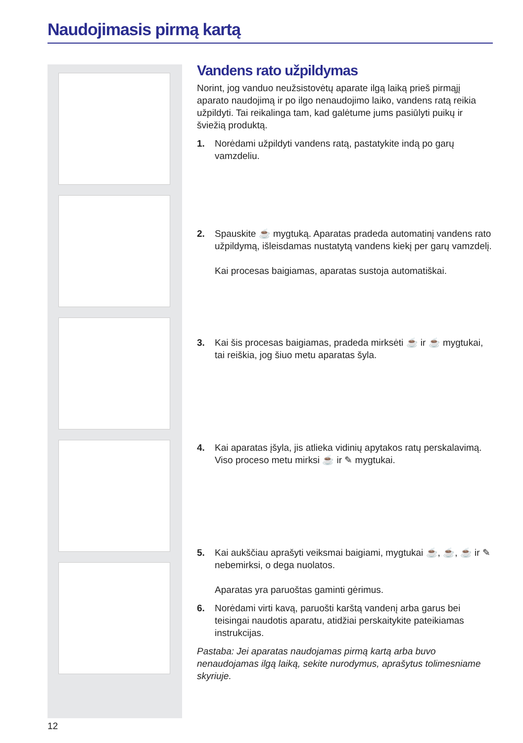Naudojimasis pirmą kartą
Vandens rato užpildymas
Norint, jog vanduo neužsistovėtų aparate ilgą laiką prieš pirmąjį aparato naudojimą ir po ilgo nenaudojimo laiko, vandens ratą reikia užpildyti. Tai reikalinga tam, kad galėtume jums pasiūlyti puikų ir šviežią produktą.
1. Norėdami užpildyti vandens ratą, pastatykite indą po garų vamzdeliu.
2. Spauskite ☕ mygtuką. Aparatas pradeda automatinį vandens rato užpildymą, išleisdamas nustatytą vandens kiekį per garų vamzdelį.
Kai procesas baigiamas, aparatas sustoja automatiškai.
3. Kai šis procesas baigiamas, pradeda mirksėti ☕ ir ☕ mygtukai, tai reiškia, jog šiuo metu aparatas šyla.
4. Kai aparatas įšyla, jis atlieka vidinių apytakos ratų perskalavimą. Viso proceso metu mirksi ☕ ir ✎ mygtukai.
5. Kai aukščiau aprašyti veiksmai baigiami, mygtukai ☕, ☕, ☕ ir ✎ nebemirksi, o dega nuolatos.
Aparatas yra paruoštas gaminti gėrimus.
6. Norėdami virti kavą, paruošti karštą vandenį arba garus bei teisingai naudotis aparatu, atidžiai perskaitykite pateikiamas instrukcijas.
Pastaba: Jei aparatas naudojamas pirmą kartą arba buvo nenaudojamas ilgą laiką, sekite nurodymus, aprašytus tolimesniame skyriuje.
12